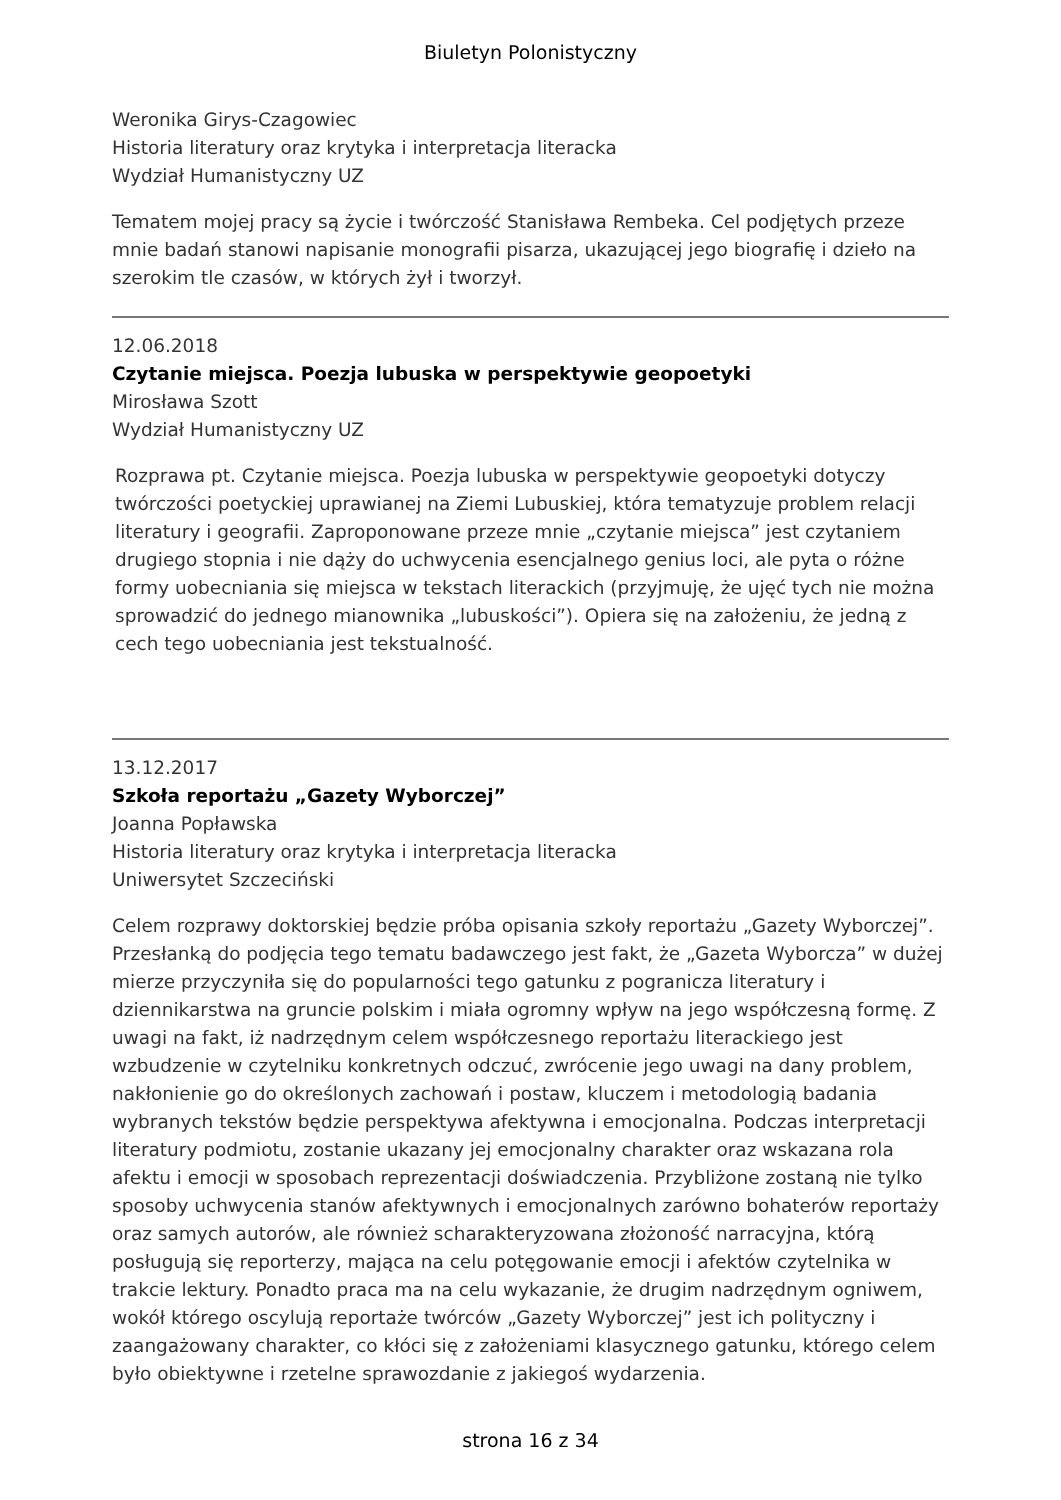Biuletyn Polonistyczny
Weronika Girys-Czagowiec
Historia literatury oraz krytyka i interpretacja literacka
Wydział Humanistyczny UZ
Tematem mojej pracy są życie i twórczość Stanisława Rembeka. Cel podjętych przeze mnie badań stanowi napisanie monografii pisarza, ukazującej jego biografię i dzieło na szerokim tle czasów, w których żył i tworzył.
12.06.2018
Czytanie miejsca. Poezja lubuska w perspektywie geopoetyki
Mirosława Szott
Wydział Humanistyczny UZ
Rozprawa pt. Czytanie miejsca. Poezja lubuska w perspektywie geopoetyki dotyczy twórczości poetyckiej uprawianej na Ziemi Lubuskiej, która tematyzuje problem relacji literatury i geografii. Zaproponowane przeze mnie „czytanie miejsca” jest czytaniem drugiego stopnia i nie dąży do uchwycenia esencjalnego genius loci, ale pyta o różne formy uobecniania się miejsca w tekstach literackich (przyjmuję, że ujęć tych nie można sprowadzić do jednego mianownika „lubuskości”). Opiera się na założeniu, że jedną z cech tego uobecniania jest tekstualność.
13.12.2017
Szkoła reportażu „Gazety Wyborczej”
Joanna Popławska
Historia literatury oraz krytyka i interpretacja literacka
Uniwersytet Szczeciński
Celem rozprawy doktorskiej będzie próba opisania szkoły reportażu „Gazety Wyborczej”. Przesłanką do podjęcia tego tematu badawczego jest fakt, że „Gazeta Wyborcza” w dużej mierze przyczyniła się do popularności tego gatunku z pogranicza literatury i dziennikarstwa na gruncie polskim i miała ogromny wpływ na jego współczesną formę. Z uwagi na fakt, iż nadrzędnym celem współczesnego reportażu literackiego jest wzbudzenie w czytelniku konkretnych odczuć, zwrócenie jego uwagi na dany problem, nakłonienie go do określonych zachowań i postaw, kluczem i metodologią badania wybranych tekstów będzie perspektywa afektywna i emocjonalna. Podczas interpretacji literatury podmiotu, zostanie ukazany jej emocjonalny charakter oraz wskazana rola afektu i emocji w sposobach reprezentacji doświadczenia. Przybliżone zostaną nie tylko sposoby uchwycenia stanów afektywnych i emocjonalnych zarówno bohaterów reportaży oraz samych autorów, ale również scharakteryzowana złożoność narracyjna, którą posługują się reporterzy, mająca na celu potęgowanie emocji i afektów czytelnika w trakcie lektury. Ponadto praca ma na celu wykazanie, że drugim nadrzędnym ogniwem, wokół którego oscylują reportaże twórców „Gazety Wyborczej” jest ich polityczny i zaangażowany charakter, co kłóci się z założeniami klasycznego gatunku, którego celem było obiektywne i rzetelne sprawozdanie z jakiegoś wydarzenia.
strona 16 z 34